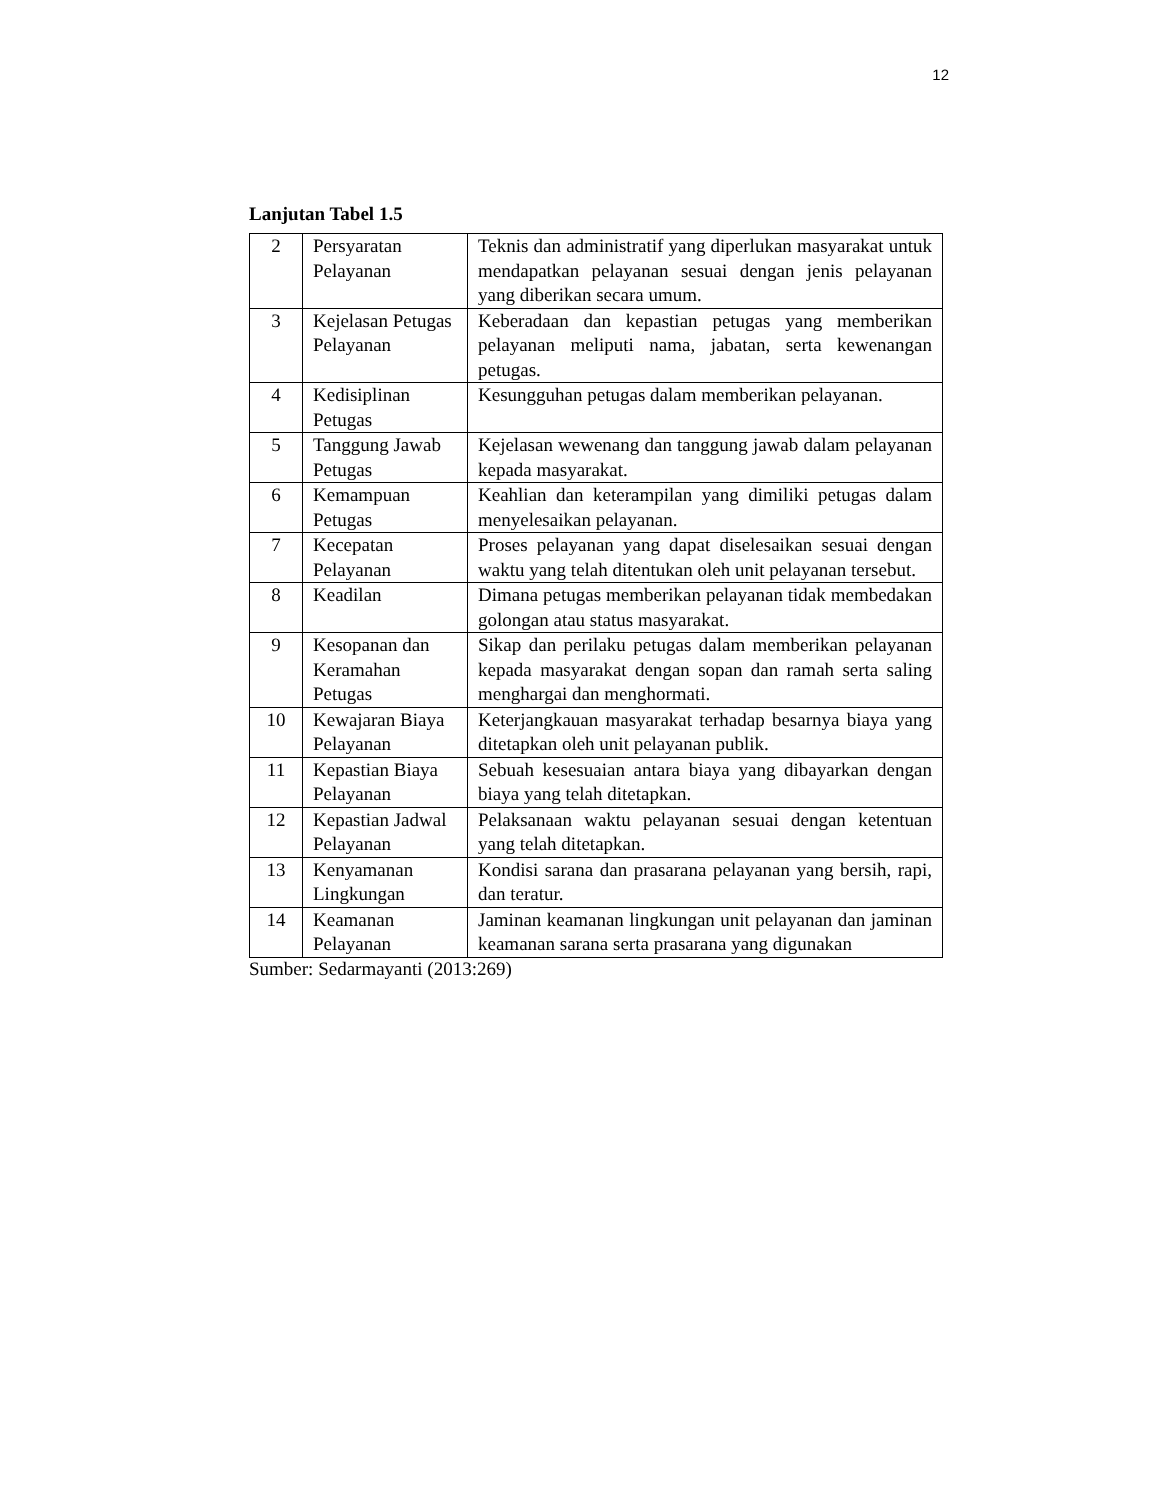12
Lanjutan Tabel 1.5
| 2 | Persyaratan Pelayanan | Teknis dan administratif yang diperlukan masyarakat untuk mendapatkan pelayanan sesuai dengan jenis pelayanan yang diberikan secara umum. |
| 3 | Kejelasan Petugas Pelayanan | Keberadaan dan kepastian petugas yang memberikan pelayanan meliputi nama, jabatan, serta kewenangan petugas. |
| 4 | Kedisiplinan Petugas | Kesungguhan petugas dalam memberikan pelayanan. |
| 5 | Tanggung Jawab Petugas | Kejelasan wewenang dan tanggung jawab dalam pelayanan kepada masyarakat. |
| 6 | Kemampuan Petugas | Keahlian dan keterampilan yang dimiliki petugas dalam menyelesaikan pelayanan. |
| 7 | Kecepatan Pelayanan | Proses pelayanan yang dapat diselesaikan sesuai dengan waktu yang telah ditentukan oleh unit pelayanan tersebut. |
| 8 | Keadilan | Dimana petugas memberikan pelayanan tidak membedakan golongan atau status masyarakat. |
| 9 | Kesopanan dan Keramahan Petugas | Sikap dan perilaku petugas dalam memberikan pelayanan kepada masyarakat dengan sopan dan ramah serta saling menghargai dan menghormati. |
| 10 | Kewajaran Biaya Pelayanan | Keterjangkauan masyarakat terhadap besarnya biaya yang ditetapkan oleh unit pelayanan publik. |
| 11 | Kepastian Biaya Pelayanan | Sebuah kesesuaian antara biaya yang dibayarkan dengan biaya yang telah ditetapkan. |
| 12 | Kepastian Jadwal Pelayanan | Pelaksanaan waktu pelayanan sesuai dengan ketentuan yang telah ditetapkan. |
| 13 | Kenyamanan Lingkungan | Kondisi sarana dan prasarana pelayanan yang bersih, rapi, dan teratur. |
| 14 | Keamanan Pelayanan | Jaminan keamanan lingkungan unit pelayanan dan jaminan keamanan sarana serta prasarana yang digunakan |
Sumber: Sedarmayanti (2013:269)